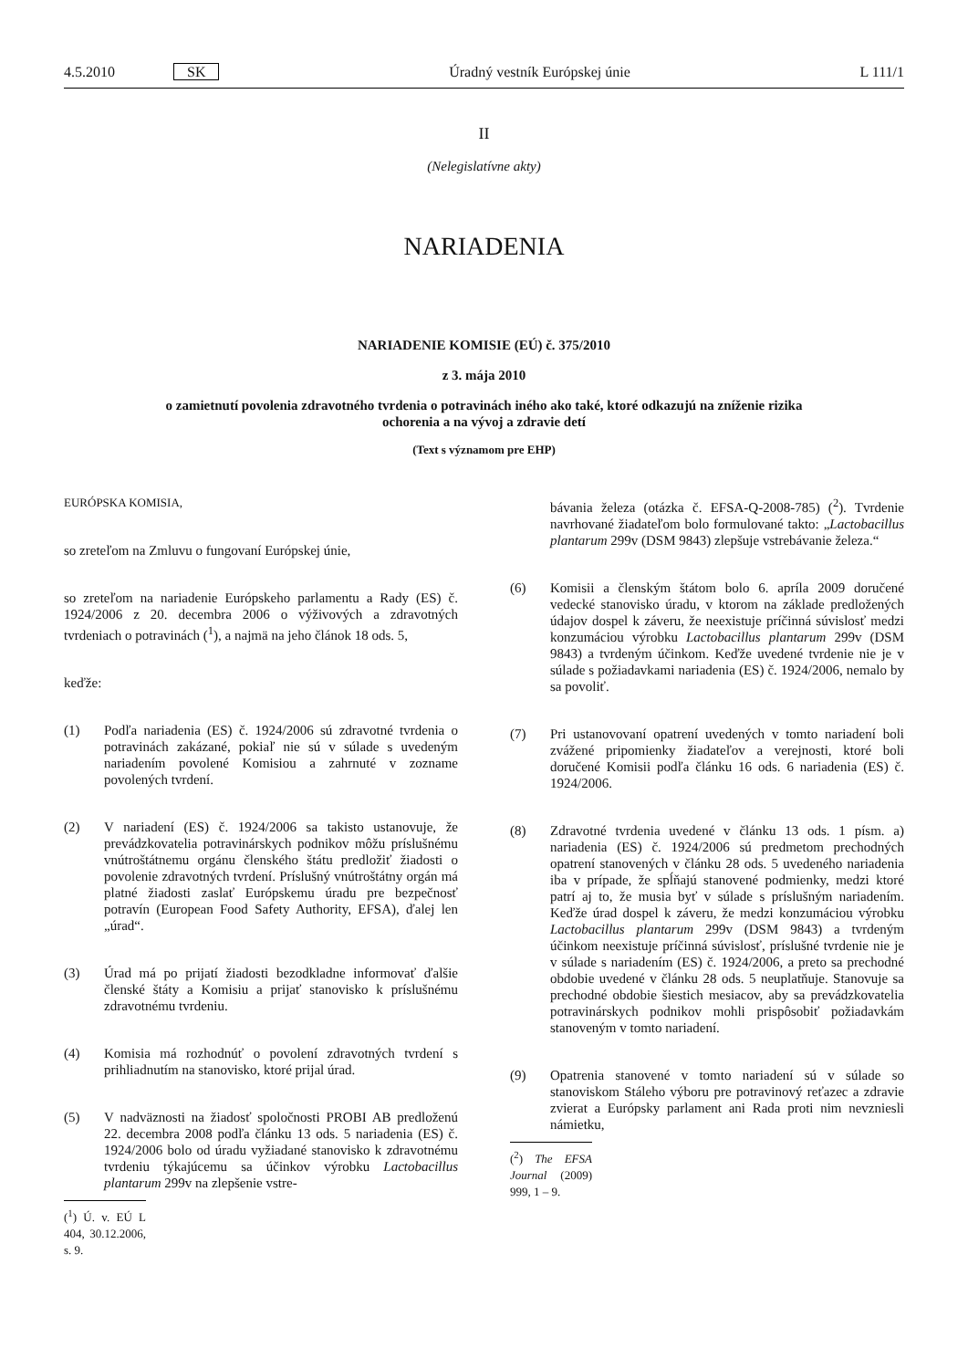4.5.2010 SK Úradný vestník Európskej únie L 111/1
II
(Nelegislatívne akty)
NARIADENIA
NARIADENIE KOMISIE (EÚ) č. 375/2010
z 3. mája 2010
o zamietnutí povolenia zdravotného tvrdenia o potravinách iného ako také, ktoré odkazujú na zníženie rizika ochorenia a na vývoj a zdravie detí
(Text s významom pre EHP)
EURÓPSKA KOMISIA,
so zreteľom na Zmluvu o fungovaní Európskej únie,
so zreteľom na nariadenie Európskeho parlamentu a Rady (ES) č. 1924/2006 z 20. decembra 2006 o výživových a zdravotných tvrdeniach o potravinách (<sup>1</sup>), a najmä na jeho článok 18 ods. 5,
keďže:
(1) Podľa nariadenia (ES) č. 1924/2006 sú zdravotné tvrdenia o potravinách zakázané, pokiaľ nie sú v súlade s uvedeným nariadením povolené Komisiou a zahrnuté v zozname povolených tvrdení.
(2) V nariadení (ES) č. 1924/2006 sa takisto ustanovuje, že prevádzkovatelia potravinárskych podnikov môžu príslušnému vnútroštátnemu orgánu členského štátu predložiť žiadosti o povolenie zdravotných tvrdení. Príslušný vnútroštátny orgán má platné žiadosti zaslať Európskemu úradu pre bezpečnosť potravín (European Food Safety Authority, EFSA), ďalej len „úrad“.
(3) Úrad má po prijatí žiadosti bezodkladne informovať ďalšie členské štáty a Komisiu a prijať stanovisko k príslušnému zdravotnému tvrdeniu.
(4) Komisia má rozhodnúť o povolení zdravotných tvrdení s prihliadnutím na stanovisko, ktoré prijal úrad.
(5) V nadväznosti na žiadosť spoločnosti PROBI AB predloženú 22. decembra 2008 podľa článku 13 ods. 5 nariadenia (ES) č. 1924/2006 bolo od úradu vyžiadané stanovisko k zdravotnému tvrdeniu týkajúcemu sa účinkov výrobku Lactobacillus plantarum 299v na zlepšenie vstre-
(<sup>1</sup>) Ú. v. EÚ L 404, 30.12.2006, s. 9.
bávania železa (otázka č. EFSA-Q-2008-785) (<sup>2</sup>). Tvrdenie navrhované žiadateľom bolo formulované takto: „Lactobacillus plantarum 299v (DSM 9843) zlepšuje vstrebávanie železa.“
(6) Komisii a členským štátom bolo 6. apríla 2009 doručené vedecké stanovisko úradu, v ktorom na základe predložených údajov dospel k záveru, že neexistuje príčinná súvislosť medzi konzumáciou výrobku Lactobacillus plantarum 299v (DSM 9843) a tvrdeným účinkom. Keďže uvedené tvrdenie nie je v súlade s požiadavkami nariadenia (ES) č. 1924/2006, nemalo by sa povoliť.
(7) Pri ustanovovaní opatrení uvedených v tomto nariadení boli zvážené pripomienky žiadateľov a verejnosti, ktoré boli doručené Komisii podľa článku 16 ods. 6 nariadenia (ES) č. 1924/2006.
(8) Zdravotné tvrdenia uvedené v článku 13 ods. 1 písm. a) nariadenia (ES) č. 1924/2006 sú predmetom prechodných opatrení stanovených v článku 28 ods. 5 uvedeného nariadenia iba v prípade, že spĺňajú stanovené podmienky, medzi ktoré patrí aj to, že musia byť v súlade s príslušným nariadením. Keďže úrad dospel k záveru, že medzi konzumáciou výrobku Lactobacillus plantarum 299v (DSM 9843) a tvrdeným účinkom neexistuje príčinná súvislosť, príslušné tvrdenie nie je v súlade s nariadením (ES) č. 1924/2006, a preto sa prechodné obdobie uvedené v článku 28 ods. 5 neuplatňuje. Stanovuje sa prechodné obdobie šiestich mesiacov, aby sa prevádzkovatelia potravinárskych podnikov mohli prispôsobiť požiadavkám stanoveným v tomto nariadení.
(9) Opatrenia stanovené v tomto nariadení sú v súlade so stanoviskom Stáleho výboru pre potravinový reťazec a zdravie zvierat a Európsky parlament ani Rada proti nim nevzniesli námietku,
(<sup>2</sup>) The EFSA Journal (2009) 999, 1 – 9.